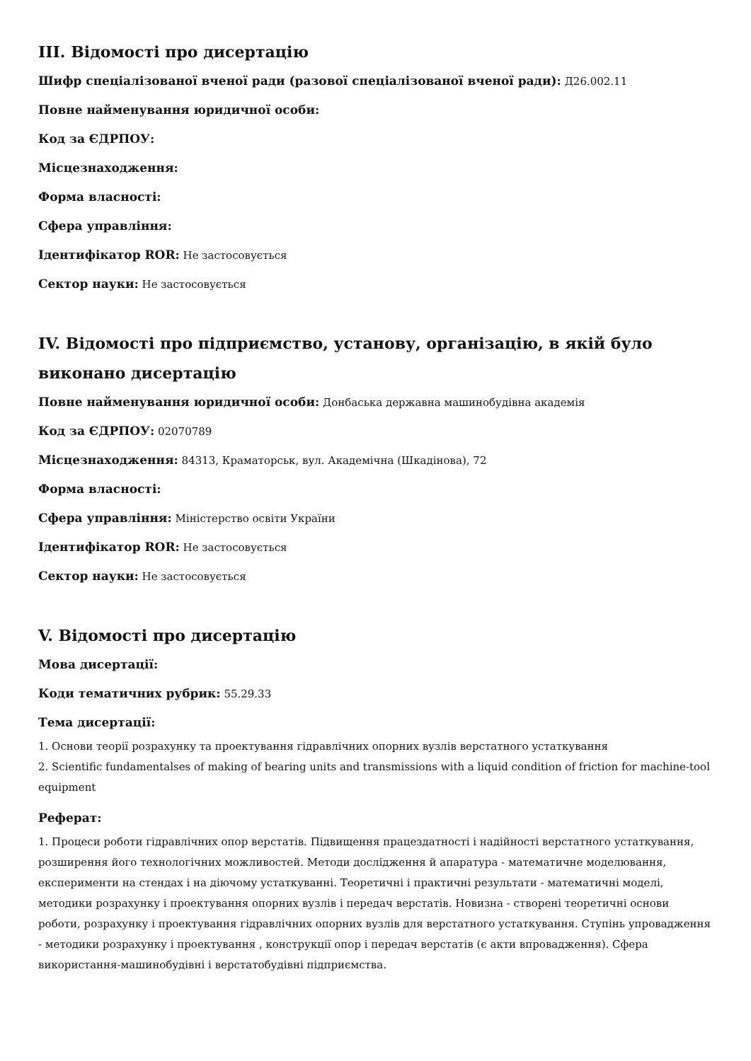III. Відомості про дисертацію
Шифр спеціалізованої вченої ради (разової спеціалізованої вченої ради): Д26.002.11
Повне найменування юридичної особи:
Код за ЄДРПОУ:
Місцезнаходження:
Форма власності:
Сфера управління:
Ідентифікатор ROR: Не застосовується
Сектор науки: Не застосовується
IV. Відомості про підприємство, установу, організацію, в якій було виконано дисертацію
Повне найменування юридичної особи: Донбаська державна машинобудівна академія
Код за ЄДРПОУ: 02070789
Місцезнаходження: 84313, Краматорськ, вул. Академічна (Шкадінова), 72
Форма власності:
Сфера управління: Міністерство освіти України
Ідентифікатор ROR: Не застосовується
Сектор науки: Не застосовується
V. Відомості про дисертацію
Мова дисертації:
Коди тематичних рубрик: 55.29.33
Тема дисертації:
1. Основи теорії розрахунку та проектування гідравлічних опорних вузлів верстатного устаткування
2. Scientific fundamentalses of making of bearing units and transmissions with a liquid condition of friction for machine-tool equipment
Реферат:
1. Процеси роботи гідравлічних опор верстатів. Підвищення працездатності і надійності верстатного устаткування, розширення його технологічних можливостей. Методи дослідження й апаратура - математичне моделювання, експерименти на стендах і на діючому устаткуванні. Теоретичні і практичні результати - математичні моделі, методики розрахунку і проектування опорних вузлів і передач верстатів. Новизна - створені теоретичні основи роботи, розрахунку і проектування гідравлічних опорних вузлів для верстатного устаткування. Ступінь упровадження - методики розрахунку і проектування , конструкції опор і передач верстатів (є акти впровадження). Сфера використання-машинобудівні і верстатобудівні підприємства.